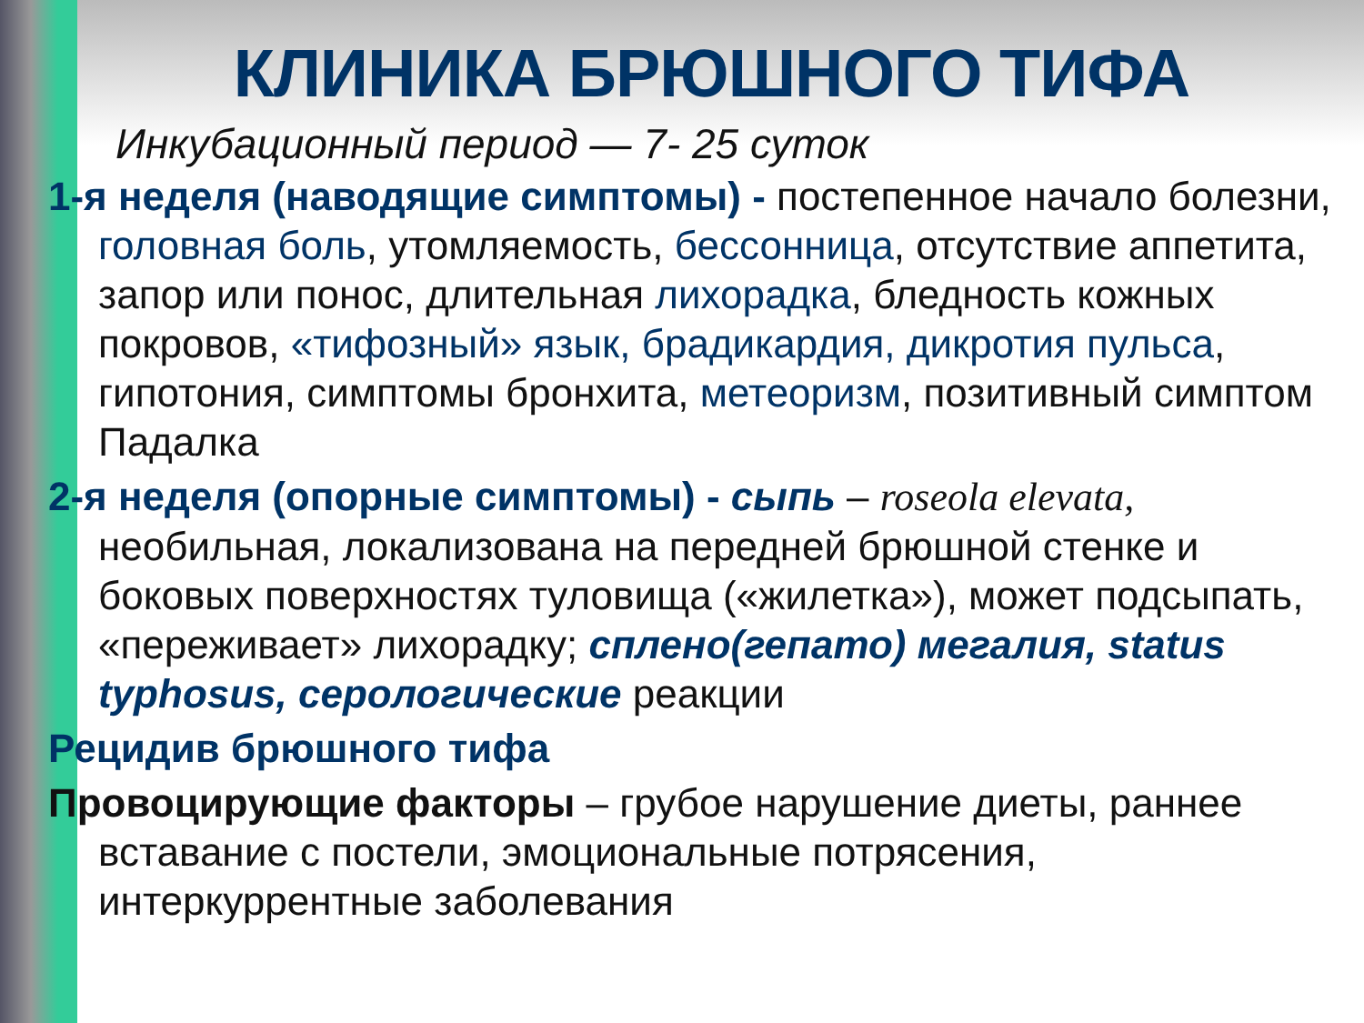КЛИНИКА БРЮШНОГО ТИФА
Инкубационный период — 7- 25 суток
1-я неделя (наводящие симптомы) - постепенное начало болезни, головная боль, утомляемость, бессонница, отсутствие аппетита, запор или понос, длительная лихорадка, бледность кожных покровов, «тифозный» язык, брадикардия, дикротия пульса, гипотония, симптомы бронхита, метеоризм, позитивный симптом Падалка
2-я неделя (опорные симптомы) - сыпь – roseola elevata, необильная, локализована на передней брюшной стенке и боковых поверхностях туловища («жилетка»), может подсыпать, «переживает» лихорадку; сплено(гепато) мегалия, status typhosus, серологические реакции
Рецидив брюшного тифа
Провоцирующие факторы – грубое нарушение диеты, раннее вставание с постели, эмоциональные потрясения, интеркуррентные заболевания